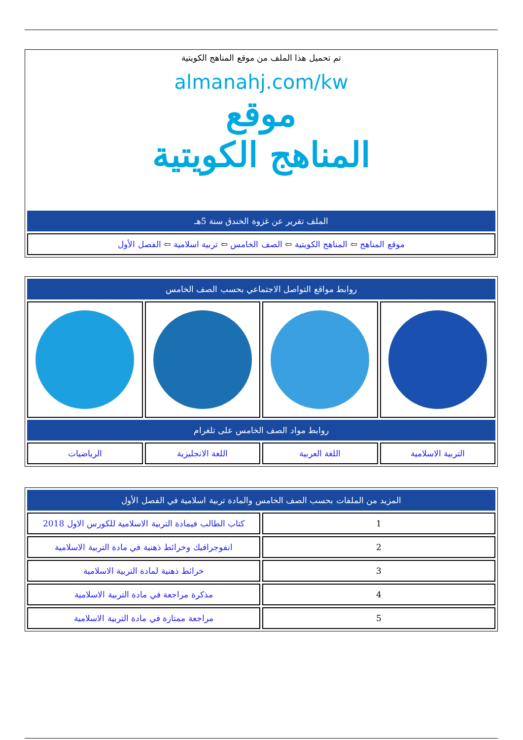تم تحميل هذا الملف من موقع المناهج الكويتية
almanahj.com/kw
موقع
المناهج الكويتية
| الملف تقرير عن غزوة الخندق سنة 5هـ |
| موقع المناهج ⇦ المناهج الكويتية ⇦ الصف الخامس ⇦ تربية اسلامية ⇦ الفصل الأول |
| روابط مواقع التواصل الاجتماعي بحسب الصف الخامس | | | |
| روابط مواد الصف الخامس على تلغرام | | | |
| التربية الاسلامية | اللغة العربية | اللغة الانجليزية | الرياضيات |
| المزيد من الملفات بحسب الصف الخامس والمادة تربية اسلامية في الفصل الأول | |
| 1 | كتاب الطالب فيمادة التربية الاسلامية للكورس الاول 2018 |
| 2 | انفوجرافيك وخرائط ذهنية في مادة التربية الاسلامية |
| 3 | خرائط ذهنية لمادة التربية الاسلامية |
| 4 | مذكرة مراجعة في مادة التربية الاسلامية |
| 5 | مراجعة ممتازة في مادة التربية الاسلامية |